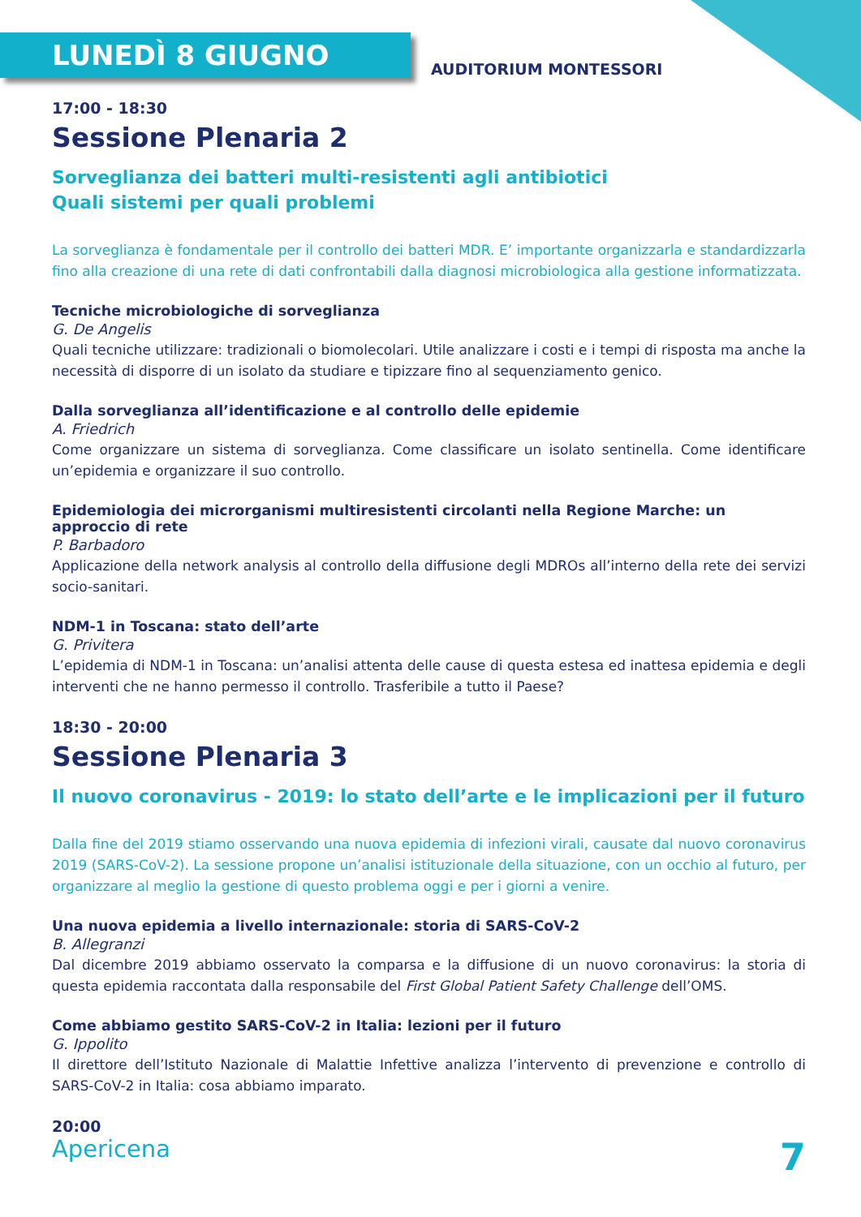LUNEDÌ 8 GIUGNO
AUDITORIUM MONTESSORI
17:00 - 18:30
Sessione Plenaria 2
Sorveglianza dei batteri multi-resistenti agli antibiotici
Quali sistemi per quali problemi
La sorveglianza è fondamentale per il controllo dei batteri MDR. E’ importante organizzarla e standardizzarla fino alla creazione di una rete di dati confrontabili dalla diagnosi microbiologica alla gestione informatizzata.
Tecniche microbiologiche di sorveglianza
G. De Angelis
Quali tecniche utilizzare: tradizionali o biomolecolari. Utile analizzare i costi e i tempi di risposta ma anche la necessità di disporre di un isolato da studiare e tipizzare fino al sequenziamento genico.
Dalla sorveglianza all’identificazione e al controllo delle epidemie
A. Friedrich
Come organizzare un sistema di sorveglianza. Come classificare un isolato sentinella. Come identificare un’epidemia e organizzare il suo controllo.
Epidemiologia dei microrganismi multiresistenti circolanti nella Regione Marche: un approccio di rete
P. Barbadoro
Applicazione della network analysis al controllo della diffusione degli MDROs all’interno della rete dei servizi socio-sanitari.
NDM-1 in Toscana: stato dell’arte
G. Privitera
L’epidemia di NDM-1 in Toscana: un’analisi attenta delle cause di questa estesa ed inattesa epidemia e degli interventi che ne hanno permesso il controllo. Trasferibile a tutto il Paese?
18:30 - 20:00
Sessione Plenaria 3
Il nuovo coronavirus - 2019: lo stato dell’arte e le implicazioni per il futuro
Dalla fine del 2019 stiamo osservando una nuova epidemia di infezioni virali, causate dal nuovo coronavirus 2019 (SARS-CoV-2). La sessione propone un’analisi istituzionale della situazione, con un occhio al futuro, per organizzare al meglio la gestione di questo problema oggi e per i giorni a venire.
Una nuova epidemia a livello internazionale: storia di SARS-CoV-2
B. Allegranzi
Dal dicembre 2019 abbiamo osservato la comparsa e la diffusione di un nuovo coronavirus: la storia di questa epidemia raccontata dalla responsabile del First Global Patient Safety Challenge dell’OMS.
Come abbiamo gestito SARS-CoV-2 in Italia: lezioni per il futuro
G. Ippolito
Il direttore dell’Istituto Nazionale di Malattie Infettive analizza l’intervento di prevenzione e controllo di SARS-CoV-2 in Italia: cosa abbiamo imparato.
20:00
Apericena 7